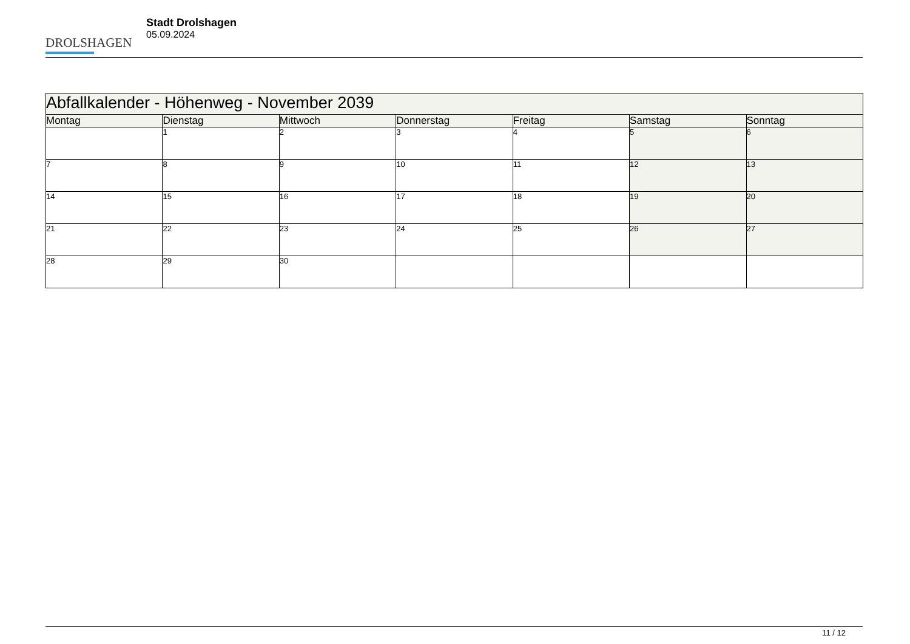DROLSHAGEN
Stadt Drolshagen
05.09.2024
| Abfallkalender - Höhenweg - November 2039 | | | | | | |
| Montag | Dienstag | Mittwoch | Donnerstag | Freitag | Samstag | Sonntag |
| | 1 | 2 | 3 | 4 | 5 | 6 |
| 7 | 8 | 9 | 10 | 11 | 12 | 13 |
| 14 | 15 | 16 | 17 | 18 | 19 | 20 |
| 21 | 22 | 23 | 24 | 25 | 26 | 27 |
| 28 | 29 | 30 | | | | |
11 / 12